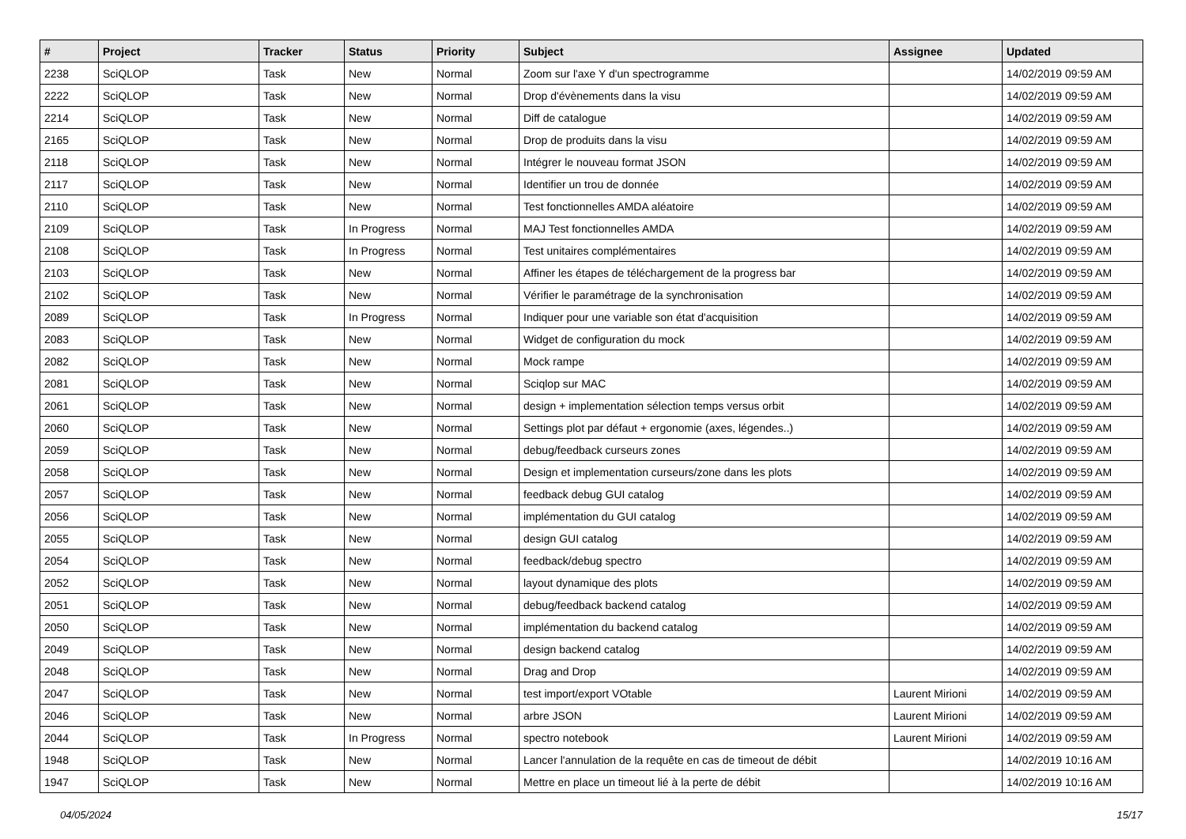| # | Project | Tracker | Status | Priority | Subject | Assignee | Updated |
| --- | --- | --- | --- | --- | --- | --- | --- |
| 2238 | SciQLOP | Task | New | Normal | Zoom sur l'axe Y d'un spectrogramme | | 14/02/2019 09:59 AM |
| 2222 | SciQLOP | Task | New | Normal | Drop d'évènements dans la visu | | 14/02/2019 09:59 AM |
| 2214 | SciQLOP | Task | New | Normal | Diff de catalogue | | 14/02/2019 09:59 AM |
| 2165 | SciQLOP | Task | New | Normal | Drop de produits dans la visu | | 14/02/2019 09:59 AM |
| 2118 | SciQLOP | Task | New | Normal | Intégrer le nouveau format JSON | | 14/02/2019 09:59 AM |
| 2117 | SciQLOP | Task | New | Normal | Identifier un trou de donnée | | 14/02/2019 09:59 AM |
| 2110 | SciQLOP | Task | New | Normal | Test fonctionnelles AMDA aléatoire | | 14/02/2019 09:59 AM |
| 2109 | SciQLOP | Task | In Progress | Normal | MAJ Test fonctionnelles AMDA | | 14/02/2019 09:59 AM |
| 2108 | SciQLOP | Task | In Progress | Normal | Test unitaires complémentaires | | 14/02/2019 09:59 AM |
| 2103 | SciQLOP | Task | New | Normal | Affiner les étapes de téléchargement de la progress bar | | 14/02/2019 09:59 AM |
| 2102 | SciQLOP | Task | New | Normal | Vérifier le paramétrage de la synchronisation | | 14/02/2019 09:59 AM |
| 2089 | SciQLOP | Task | In Progress | Normal | Indiquer pour une variable son état d'acquisition | | 14/02/2019 09:59 AM |
| 2083 | SciQLOP | Task | New | Normal | Widget de configuration du mock | | 14/02/2019 09:59 AM |
| 2082 | SciQLOP | Task | New | Normal | Mock rampe | | 14/02/2019 09:59 AM |
| 2081 | SciQLOP | Task | New | Normal | Sciqlop sur MAC | | 14/02/2019 09:59 AM |
| 2061 | SciQLOP | Task | New | Normal | design + implementation sélection temps versus orbit | | 14/02/2019 09:59 AM |
| 2060 | SciQLOP | Task | New | Normal | Settings plot par défaut + ergonomie (axes, légendes..) | | 14/02/2019 09:59 AM |
| 2059 | SciQLOP | Task | New | Normal | debug/feedback curseurs zones | | 14/02/2019 09:59 AM |
| 2058 | SciQLOP | Task | New | Normal | Design et implementation curseurs/zone dans les plots | | 14/02/2019 09:59 AM |
| 2057 | SciQLOP | Task | New | Normal | feedback debug GUI catalog | | 14/02/2019 09:59 AM |
| 2056 | SciQLOP | Task | New | Normal | implémentation du GUI catalog | | 14/02/2019 09:59 AM |
| 2055 | SciQLOP | Task | New | Normal | design GUI catalog | | 14/02/2019 09:59 AM |
| 2054 | SciQLOP | Task | New | Normal | feedback/debug spectro | | 14/02/2019 09:59 AM |
| 2052 | SciQLOP | Task | New | Normal | layout dynamique des plots | | 14/02/2019 09:59 AM |
| 2051 | SciQLOP | Task | New | Normal | debug/feedback backend catalog | | 14/02/2019 09:59 AM |
| 2050 | SciQLOP | Task | New | Normal | implémentation du backend catalog | | 14/02/2019 09:59 AM |
| 2049 | SciQLOP | Task | New | Normal | design backend catalog | | 14/02/2019 09:59 AM |
| 2048 | SciQLOP | Task | New | Normal | Drag and Drop | | 14/02/2019 09:59 AM |
| 2047 | SciQLOP | Task | New | Normal | test import/export VOtable | Laurent Mirioni | 14/02/2019 09:59 AM |
| 2046 | SciQLOP | Task | New | Normal | arbre JSON | Laurent Mirioni | 14/02/2019 09:59 AM |
| 2044 | SciQLOP | Task | In Progress | Normal | spectro notebook | Laurent Mirioni | 14/02/2019 09:59 AM |
| 1948 | SciQLOP | Task | New | Normal | Lancer l'annulation de la requête en cas de timeout de débit | | 14/02/2019 10:16 AM |
| 1947 | SciQLOP | Task | New | Normal | Mettre en place un timeout lié à la perte de débit | | 14/02/2019 10:16 AM |
04/05/2024 15/17